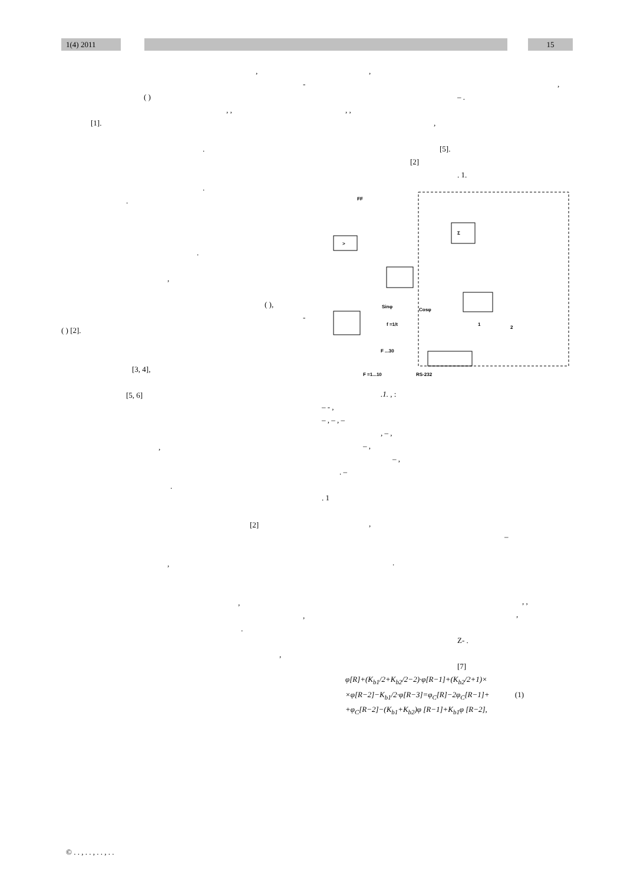1(4) 2011 15
,
-
( )
, ,
[1].
.
.
.
.
,
( ),
-
( ) [2].
[3, 4],
[5, 6]
,
.
[2]
,
,
,
.
,
,
,
– .
, ,
,
[5].
[2]
. 1.
>
Σ
FF
Sinφ
Cosφ
f =1/t
F =1...10
RS-232
F ...30
1
2
.1. , :
– - ,
– , – , –
, – ,
– ,
– ,
. –
. 1
,
–
.
, ,
,
Z- .
[7]
φ[R]+(K<sub>b1</sub>/2+K<sub>b2</sub>/2−2)·φ[R−1]+(K<sub>b2</sub>/2+1)×
×φ[R−2]−K<sub>b1</sub>/2·φ[R−3]=φ<sub>C</sub>[R]−2φ<sub>C</sub>[R−1]+ (1)
+φ<sub>C</sub>[R−2]−(K<sub>b1</sub>+K<sub>b2</sub>)φ [R−1]+K<sub>b1</sub>φ [R−2],
© . . , . . , . . , . .